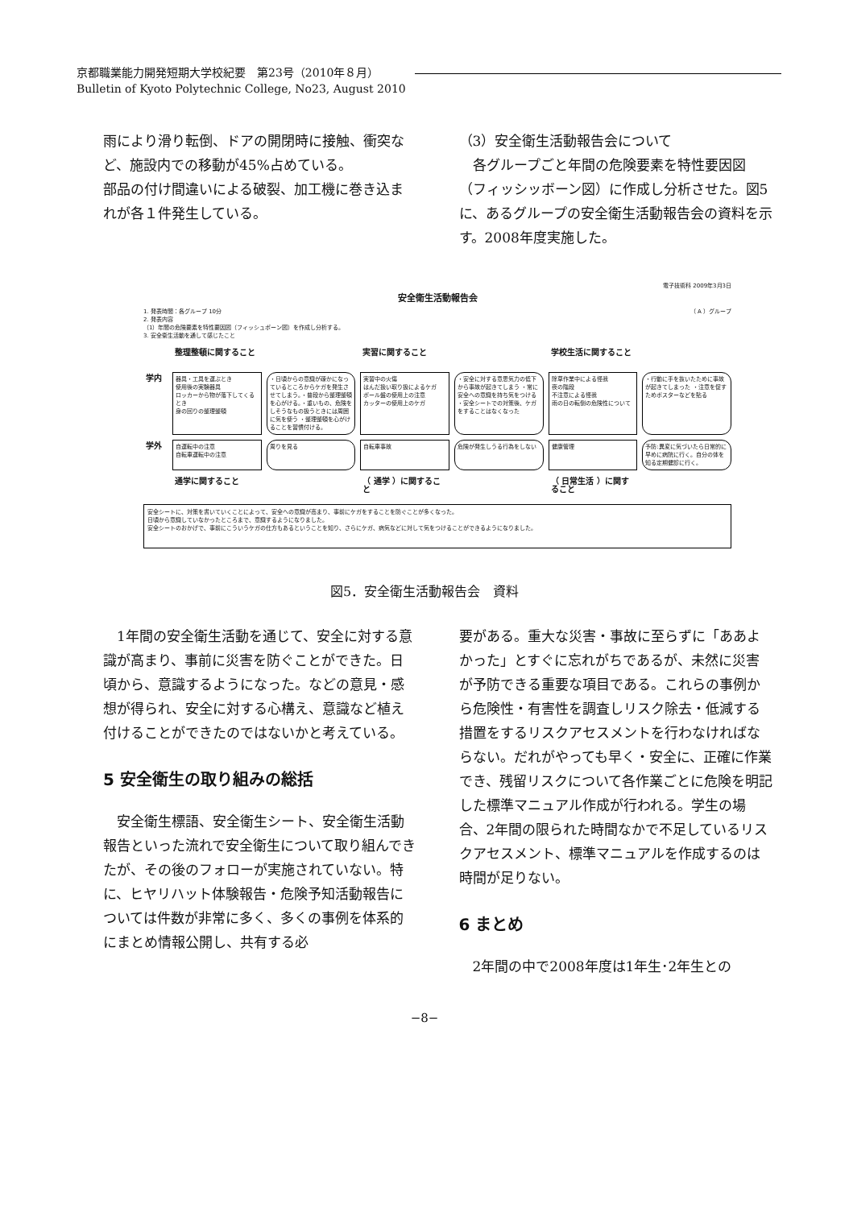京都職業能力開発短期大学校紀要　第23号（2010年８月）
Bulletin of Kyoto Polytechnic College, No23, August 2010
雨により滑り転倒、ドアの開閉時に接触、衝突など、施設内での移動が45%占めている。
部品の付け間違いによる破裂、加工機に巻き込まれが各１件発生している。
（3）安全衛生活動報告会について
　各グループごと年間の危険要素を特性要因図（フィッシッボーン図）に作成し分析させた。図5に、あるグループの安全衛生活動報告会の資料を示す。2008年度実施した。
電子技術科 2009年3月3日
安全衛生活動報告会
1. 発表時間：各グループ 10分 （ A ）グループ
2. 発表内容
（1）年間の危険要素を特性要因図（フィッシュボーン図）を作成し分析する。
3. 安全衛生活動を通して感じたこと
整理整頓に関すること
実習に関すること
学校生活に関すること
学内
器具・工具を運ぶとき
使用後の実験器具
ロッカーから物が落下してくるとき
身の回りの整理整頓
・日頃からの意識が疎かになっているところからケガを発生させてしまう。・普段から整理整頓を心がける。・重いもの、危険をしそうなもの扱うときには周囲に気を使う ・整理整頓を心がけることを習慣付ける。
実習中の火傷
はんだ扱い取り扱によるケガ
ボール盤の使用上の注意
カッターの使用上のケガ
・安全に対する意思気力の低下から事故が起きてしまう ・常に安全への意識を持ち気をつける ・安全シートでの対策後、ケガをすることはなくなった
除草作業中による怪我
夜の階段
不注意による怪我
雨の日の転倒の危険性について
・行動に手を抜いたために事故が起きてしまった ・注意を促すためポスターなどを貼る
学外
自運転中の注意
自転車運転中の注意
周りを見る
自転車事故
危険が発生しうる行為をしない
健康管理
予防:異変に気づいたら日常的に早めに病院に行く。自分の体を知る定期健診に行く。
通学に関すること
（ 通学 ）に関すること
（ 日常生活 ）に関すること
安全シートに、対策を書いていくことによって、安全への意識が高まり、事前にケガをすることを防ぐことが多くなった。
日頃から意識していなかったところまで、意識するようになりました。
安全シートのおかげで、事前にこういうケガの仕方もあるということを知り、さらにケガ、病気などに対して気をつけることができるようになりました。
図5．安全衛生活動報告会　資料
　1年間の安全衛生活動を通じて、安全に対する意識が高まり、事前に災害を防ぐことができた。日頃から、意識するようになった。などの意見・感想が得られ、安全に対する心構え、意識など植え付けることができたのではないかと考えている。
5 安全衛生の取り組みの総括
　安全衛生標語、安全衛生シート、安全衛生活動報告といった流れで安全衛生について取り組んできたが、その後のフォローが実施されていない。特に、ヒヤリハット体験報告・危険予知活動報告については件数が非常に多く、多くの事例を体系的にまとめ情報公開し、共有する必
要がある。重大な災害・事故に至らずに「ああよかった」とすぐに忘れがちであるが、未然に災害が予防できる重要な項目である。これらの事例から危険性・有害性を調査しリスク除去・低減する措置をするリスクアセスメントを行わなければならない。だれがやっても早く・安全に、正確に作業でき、残留リスクについて各作業ごとに危険を明記した標準マニュアル作成が行われる。学生の場合、2年間の限られた時間なかで不足しているリスクアセスメント、標準マニュアルを作成するのは時間が足りない。
6 まとめ
　2年間の中で2008年度は1年生･2年生との
−8−